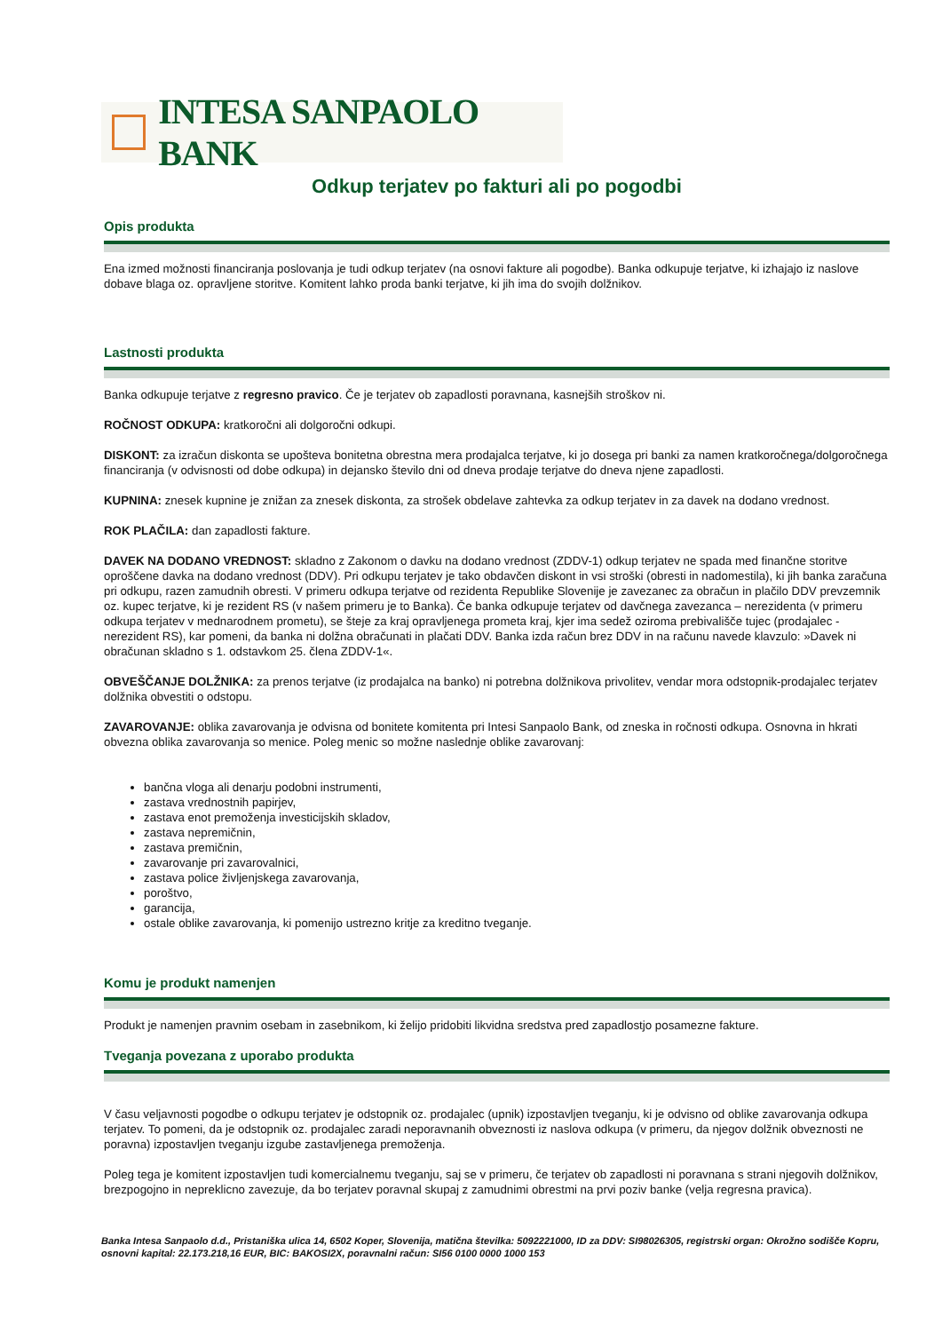INTESA SANPAOLO BANK
Odkup terjatev po fakturi ali po pogodbi
Opis produkta
Ena izmed možnosti financiranja poslovanja je tudi odkup terjatev (na osnovi fakture ali pogodbe). Banka odkupuje terjatve, ki izhajajo iz naslove dobave blaga oz. opravljene storitve. Komitent lahko proda banki terjatve, ki jih ima do svojih dolžnikov.
Lastnosti produkta
Banka odkupuje terjatve z regresno pravico. Če je terjatev ob zapadlosti poravnana, kasnejših stroškov ni.
ROČNOST ODKUPA: kratkoročni ali dolgoročni odkupi.
DISKONT: za izračun diskonta se upošteva bonitetna obrestna mera prodajalca terjatve, ki jo dosega pri banki za namen kratkoročnega/dolgoročnega financiranja (v odvisnosti od dobe odkupa) in dejansko število dni od dneva prodaje terjatve do dneva njene zapadlosti.
KUPNINA: znesek kupnine je znižan za znesek diskonta, za strošek obdelave zahtevka za odkup terjatev in za davek na dodano vrednost.
ROK PLAČILA: dan zapadlosti fakture.
DAVEK NA DODANO VREDNOST: skladno z Zakonom o davku na dodano vrednost (ZDDV-1) odkup terjatev ne spada med finančne storitve oproščene davka na dodano vrednost (DDV). Pri odkupu terjatev je tako obdavčen diskont in vsi stroški (obresti in nadomestila), ki jih banka zaračuna pri odkupu, razen zamudnih obresti. V primeru odkupa terjatve od rezidenta Republike Slovenije je zavezanec za obračun in plačilo DDV prevzemnik oz. kupec terjatve, ki je rezident RS (v našem primeru je to Banka). Če banka odkupuje terjatev od davčnega zavezanca – nerezidenta (v primeru odkupa terjatev v mednarodnem prometu), se šteje za kraj opravljenega prometa kraj, kjer ima sedež oziroma prebivališče tujec (prodajalec - nerezident RS), kar pomeni, da banka ni dolžna obračunati in plačati DDV. Banka izda račun brez DDV in na računu navede klavzulo: »Davek ni obračunan skladno s 1. odstavkom 25. člena ZDDV-1«.
OBVEŠČANJE DOLŽNIKA: za prenos terjatve (iz prodajalca na banko) ni potrebna dolžnikova privolitev, vendar mora odstopnik-prodajalec terjatev dolžnika obvestiti o odstopu.
ZAVAROVANJE: oblika zavarovanja je odvisna od bonitete komitenta pri Intesi Sanpaolo Bank, od zneska in ročnosti odkupa. Osnovna in hkrati obvezna oblika zavarovanja so menice. Poleg menic so možne naslednje oblike zavarovanj:
bančna vloga ali denarju podobni instrumenti,
zastava vrednostnih papirjev,
zastava enot premoženja investicijskih skladov,
zastava nepremičnin,
zastava premičnin,
zavarovanje pri zavarovalnici,
zastava police življenjskega zavarovanja,
poroštvo,
garancija,
ostale oblike zavarovanja, ki pomenijo ustrezno kritje za kreditno tveganje.
Komu je produkt namenjen
Produkt je namenjen pravnim osebam in zasebnikom, ki želijo pridobiti likvidna sredstva pred zapadlostjo posamezne fakture.
Tveganja povezana z uporabo produkta
V času veljavnosti pogodbe o odkupu terjatev je odstopnik oz. prodajalec (upnik) izpostavljen tveganju, ki je odvisno od oblike zavarovanja odkupa terjatev. To pomeni, da je odstopnik oz. prodajalec zaradi neporavnanih obveznosti iz naslova odkupa (v primeru, da njegov dolžnik obveznosti ne poravna) izpostavljen tveganju izgube zastavljenega premoženja.
Poleg tega je komitent izpostavljen tudi komercialnemu tveganju, saj se v primeru, če terjatev ob zapadlosti ni poravnana s strani njegovih dolžnikov, brezpogojno in nepreklicno zavezuje, da bo terjatev poravnal skupaj z zamudnimi obrestmi na prvi poziv banke (velja regresna pravica).
Banka Intesa Sanpaolo d.d., Pristaniška ulica 14, 6502 Koper, Slovenija, matična številka: 5092221000, ID za DDV: SI98026305, registrski organ: Okrožno sodišče Kopru, osnovni kapital: 22.173.218,16 EUR, BIC: BAKOSI2X, poravnalni račun: SI56 0100 0000 1000 153